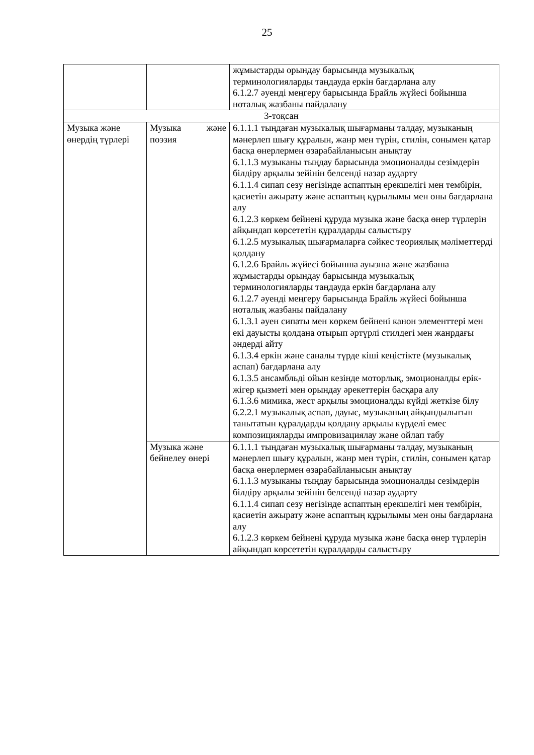25
| | | жұмыстарды орындау барысында музыкалық терминологияларды таңдауда еркін бағдарлана алу 6.1.2.7 әуенді меңгеру барысында Брайль жүйесі бойынша ноталық жазбаны пайдалану |
| 3-тоқсан | | |
| Музыка және өнердің түрлері | Музыка және поэзия | 6.1.1.1 тыңдаған музыкалық шығарманы талдау, музыканың мәнерлеп шығу құралын, жанр мен түрін, стилін, сонымен қатар басқа өнерлермен өзарабайланысын анықтау 6.1.1.3 музыканы тыңдау барысында эмоционалды сезімдерін білдіру арқылы зейінін белсенді назар аударту 6.1.1.4 сипап сезу негізінде аспаптың ерекшелігі мен тембірін, қасиетін ажырату және аспаптың құрылымы мен оны бағдарлана алу 6.1.2.3 көркем бейнені құруда музыка және басқа өнер түрлерін айқындап көрсететін құралдарды салыстыру 6.1.2.5 музыкалық шығармаларға сәйкес теориялық мәліметтерді қолдану 6.1.2.6 Брайль жүйесі бойынша ауызша және жазбаша жұмыстарды орындау барысында музыкалық терминологияларды таңдауда еркін бағдарлана алу 6.1.2.7 әуенді меңгеру барысында Брайль жүйесі бойынша ноталық жазбаны пайдалану 6.1.3.1 әуен сипаты мен көркем бейнені канон элементтері мен екі дауысты қолдана отырып әртүрлі стилдегі мен жанрдағы әндерді айту 6.1.3.4 еркін және саналы түрде кіші кеңістікте (музыкалық аспап) бағдарлана алу 6.1.3.5 ансамбльді ойын кезінде моторлық, эмоционалды ерік-жігер қызметі мен орындау әрекеттерін басқара алу 6.1.3.6 мимика, жест арқылы эмоционалды күйді жеткізе білу 6.2.2.1 музыкалық аспап, дауыс, музыканың айқындылығын танытатын құралдарды қолдану арқылы күрделі емес композицияларды импровизациялау және ойлап табу |
| | Музыка және бейнелеу өнері | 6.1.1.1 тыңдаған музыкалық шығарманы талдау, музыканың мәнерлеп шығу құралын, жанр мен түрін, стилін, сонымен қатар басқа өнерлермен өзарабайланысын анықтау 6.1.1.3 музыканы тыңдау барысында эмоционалды сезімдерін білдіру арқылы зейінін белсенді назар аударту 6.1.1.4 сипап сезу негізінде аспаптың ерекшелігі мен тембірін, қасиетін ажырату және аспаптың құрылымы мен оны бағдарлана алу 6.1.2.3 көркем бейнені құруда музыка және басқа өнер түрлерін айқындап көрсететін құралдарды салыстыру |